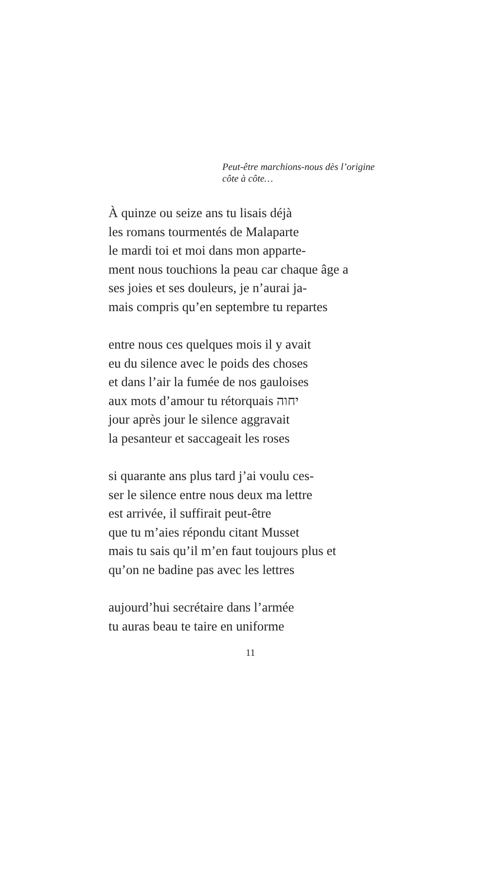Peut-être marchions-nous dès l’origine
côte à côte…
À quinze ou seize ans tu lisais déjà
les romans tourmentés de Malaparte
le mardi toi et moi dans mon apparte-
ment nous touchions la peau car chaque âge a
ses joies et ses douleurs, je n’aurai ja-
mais compris qu’en septembre tu repartes
entre nous ces quelques mois il y avait
eu du silence avec le poids des choses
et dans l’air la fumée de nos gauloises
aux mots d’amour tu rétorquais יחוה
jour après jour le silence aggravait
la pesanteur et saccageait les roses
si quarante ans plus tard j’ai voulu ces-
ser le silence entre nous deux ma lettre
est arrivée, il suffirait peut-être
que tu m’aies répondu citant Musset
mais tu sais qu’il m’en faut toujours plus et
qu’on ne badine pas avec les lettres
aujourd’hui secrétaire dans l’armée
tu auras beau te taire en uniforme
11